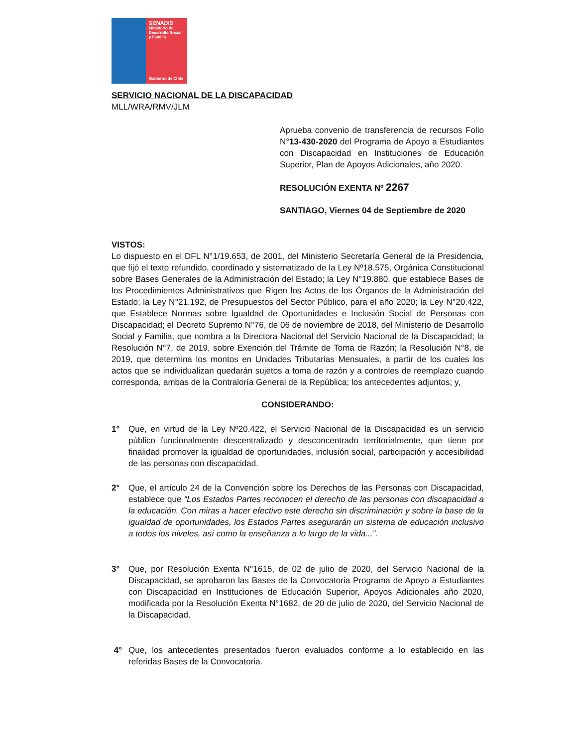SENADIS
Ministerio de
Desarrollo Social
y Familia
Gobierno de Chile
SERVICIO NACIONAL DE LA DISCAPACIDAD
MLL/WRA/RMV/JLM
Aprueba convenio de transferencia de recursos Folio N°13-430-2020 del Programa de Apoyo a Estudiantes con Discapacidad en Instituciones de Educación Superior, Plan de Apoyos Adicionales, año 2020.
RESOLUCIÓN EXENTA Nº 2267
SANTIAGO, Viernes 04 de Septiembre de 2020
VISTOS:
Lo dispuesto en el DFL N°1/19.653, de 2001, del Ministerio Secretaría General de la Presidencia, que fijó el texto refundido, coordinado y sistematizado de la Ley Nº18.575, Orgánica Constitucional sobre Bases Generales de la Administración del Estado; la Ley N°19.880, que establece Bases de los Procedimientos Administrativos que Rigen los Actos de los Órganos de la Administración del Estado; la Ley N°21.192, de Presupuestos del Sector Público, para el año 2020; la Ley N°20.422, que Establece Normas sobre Igualdad de Oportunidades e Inclusión Social de Personas con Discapacidad; el Decreto Supremo N°76, de 06 de noviembre de 2018, del Ministerio de Desarrollo Social y Familia, que nombra a la Directora Nacional del Servicio Nacional de la Discapacidad; la Resolución N°7, de 2019, sobre Exención del Trámite de Toma de Razón; la Resolución N°8, de 2019, que determina los montos en Unidades Tributarias Mensuales, a partir de los cuales los actos que se individualizan quedarán sujetos a toma de razón y a controles de reemplazo cuando corresponda, ambas de la Contraloría General de la República; los antecedentes adjuntos; y,
CONSIDERANDO:
1° Que, en virtud de la Ley Nº20.422, el Servicio Nacional de la Discapacidad es un servicio público funcionalmente descentralizado y desconcentrado territorialmente, que tiene por finalidad promover la igualdad de oportunidades, inclusión social, participación y accesibilidad de las personas con discapacidad.
2° Que, el artículo 24 de la Convención sobre los Derechos de las Personas con Discapacidad, establece que “Los Estados Partes reconocen el derecho de las personas con discapacidad a la educación. Con miras a hacer efectivo este derecho sin discriminación y sobre la base de la igualdad de oportunidades, los Estados Partes asegurarán un sistema de educación inclusivo a todos los niveles, así como la enseñanza a lo largo de la vida...”.
3° Que, por Resolución Exenta N°1615, de 02 de julio de 2020, del Servicio Nacional de la Discapacidad, se aprobaron las Bases de la Convocatoria Programa de Apoyo a Estudiantes con Discapacidad en Instituciones de Educación Superior, Apoyos Adicionales año 2020, modificada por la Resolución Exenta N°1682, de 20 de julio de 2020, del Servicio Nacional de la Discapacidad.
4° Que, los antecedentes presentados fueron evaluados conforme a lo establecido en las referidas Bases de la Convocatoria.